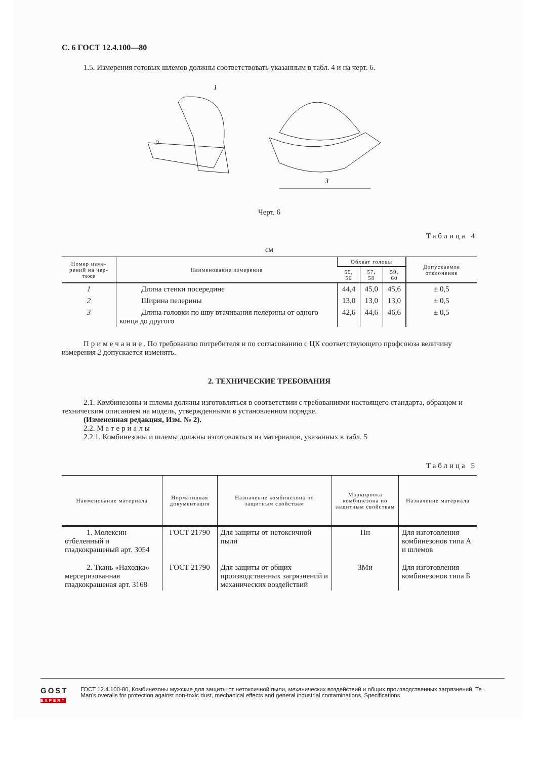С. 6 ГОСТ 12.4.100—80
1.5. Измерения готовых шлемов должны соответствовать указанным в табл. 4 и на черт. 6.
2
1
3
Черт. 6
Таблица 4
см
| Номер изме-рений на чер-теже | Наименование измерения | Обхват головы | | | Допускаемое отклонение |
| --- | --- | --- | --- | --- | --- |
| | | 55, 56 | 57, 58 | 59, 60 | |
| 1 | Длина стенки посередине | 44,4 | 45,0 | 45,6 | ± 0,5 |
| 2 | Ширина пелерины | 13,0 | 13,0 | 13,0 | ± 0,5 |
| 3 | Длина головки по шву втачивания пелерины от одного конца до другого | 42,6 | 44,6 | 46,6 | ± 0,5 |
Примечание. По требованию потребителя и по согласованию с ЦК соответствующего профсоюза величину измерения 2 допускается изменять.
2. ТЕХНИЧЕСКИЕ ТРЕБОВАНИЯ
2.1. Комбинезоны и шлемы должны изготовляться в соответствии с требованиями настоящего стандарта, образцом и техническим описанием на модель, утвержденными в установленном порядке.
(Измененная редакция, Изм. № 2).
2.2. Материалы
2.2.1. Комбинезоны и шлемы должны изготовляться из материалов, указанных в табл. 5
Таблица 5
| Наименование материала | Нормативная документация | Назначение комбинезона по защитным свойствам | Маркировка комбинезона по защитным свойствам | Назначение материала |
| --- | --- | --- | --- | --- |
| 1. Молексин отбеленный и гладкокрашеный арт. 3054 | ГОСТ 21790 | Для защиты от нетоксичной пыли | Пн | Для изготовления комбинезонов типа А и шлемов |
| 2. Ткань «Находка» мерсеризованная гладкокрашеная арт. 3168 | ГОСТ 21790 | Для защиты от общих производственных загрязнений и механических воздействий | ЗМи | Для изготовления комбинезонов типа Б |
GOST
EXPERT
ГОСТ 12.4.100-80, Комбинезоны мужские для защиты от нетоксичной пыли, механических воздействий и общих производственных загрязнений. Те .
Man's overalls for protection against non-toxic dust, mechanical effects and general industrial contaminations. Specifications